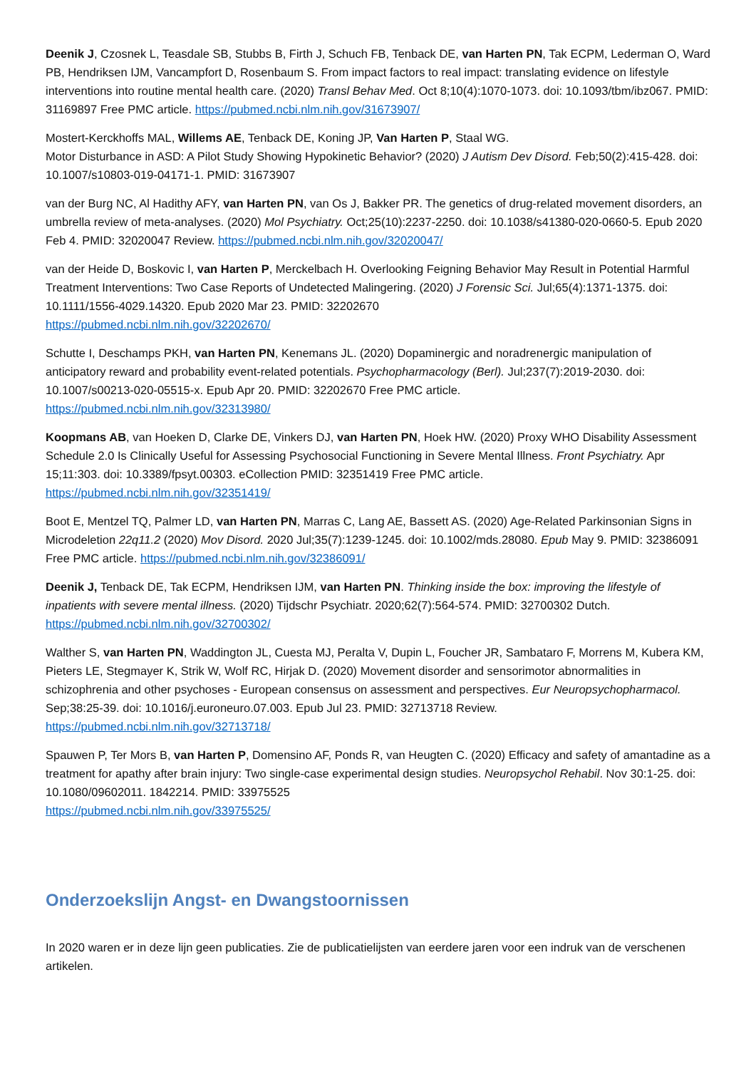Deenik J, Czosnek L, Teasdale SB, Stubbs B, Firth J, Schuch FB, Tenback DE, van Harten PN, Tak ECPM, Lederman O, Ward PB, Hendriksen IJM, Vancampfort D, Rosenbaum S. From impact factors to real impact: translating evidence on lifestyle interventions into routine mental health care. (2020) Transl Behav Med. Oct 8;10(4):1070-1073. doi: 10.1093/tbm/ibz067. PMID: 31169897 Free PMC article. https://pubmed.ncbi.nlm.nih.gov/31673907/
Mostert-Kerckhoffs MAL, Willems AE, Tenback DE, Koning JP, Van Harten P, Staal WG.
Motor Disturbance in ASD: A Pilot Study Showing Hypokinetic Behavior? (2020) J Autism Dev Disord. Feb;50(2):415-428. doi: 10.1007/s10803-019-04171-1. PMID: 31673907
van der Burg NC, Al Hadithy AFY, van Harten PN, van Os J, Bakker PR. The genetics of drug-related movement disorders, an umbrella review of meta-analyses. (2020) Mol Psychiatry. Oct;25(10):2237-2250. doi: 10.1038/s41380-020-0660-5. Epub 2020 Feb 4. PMID: 32020047 Review. https://pubmed.ncbi.nlm.nih.gov/32020047/
van der Heide D, Boskovic I, van Harten P, Merckelbach H. Overlooking Feigning Behavior May Result in Potential Harmful Treatment Interventions: Two Case Reports of Undetected Malingering. (2020) J Forensic Sci. Jul;65(4):1371-1375. doi: 10.1111/1556-4029.14320. Epub 2020 Mar 23. PMID: 32202670
https://pubmed.ncbi.nlm.nih.gov/32202670/
Schutte I, Deschamps PKH, van Harten PN, Kenemans JL. (2020) Dopaminergic and noradrenergic manipulation of anticipatory reward and probability event-related potentials. Psychopharmacology (Berl). Jul;237(7):2019-2030. doi: 10.1007/s00213-020-05515-x. Epub Apr 20. PMID: 32202670 Free PMC article.
https://pubmed.ncbi.nlm.nih.gov/32313980/
Koopmans AB, van Hoeken D, Clarke DE, Vinkers DJ, van Harten PN, Hoek HW. (2020) Proxy WHO Disability Assessment Schedule 2.0 Is Clinically Useful for Assessing Psychosocial Functioning in Severe Mental Illness. Front Psychiatry. Apr 15;11:303. doi: 10.3389/fpsyt.00303. eCollection PMID: 32351419 Free PMC article.
https://pubmed.ncbi.nlm.nih.gov/32351419/
Boot E, Mentzel TQ, Palmer LD, van Harten PN, Marras C, Lang AE, Bassett AS. (2020) Age-Related Parkinsonian Signs in Microdeletion 22q11.2 (2020) Mov Disord. 2020 Jul;35(7):1239-1245. doi: 10.1002/mds.28080. Epub May 9. PMID: 32386091 Free PMC article. https://pubmed.ncbi.nlm.nih.gov/32386091/
Deenik J, Tenback DE, Tak ECPM, Hendriksen IJM, van Harten PN. Thinking inside the box: improving the lifestyle of inpatients with severe mental illness. (2020) Tijdschr Psychiatr. 2020;62(7):564-574. PMID: 32700302 Dutch.
https://pubmed.ncbi.nlm.nih.gov/32700302/
Walther S, van Harten PN, Waddington JL, Cuesta MJ, Peralta V, Dupin L, Foucher JR, Sambataro F, Morrens M, Kubera KM, Pieters LE, Stegmayer K, Strik W, Wolf RC, Hirjak D. (2020) Movement disorder and sensorimotor abnormalities in schizophrenia and other psychoses - European consensus on assessment and perspectives. Eur Neuropsychopharmacol. Sep;38:25-39. doi: 10.1016/j.euroneuro.07.003. Epub Jul 23. PMID: 32713718 Review.
https://pubmed.ncbi.nlm.nih.gov/32713718/
Spauwen P, Ter Mors B, van Harten P, Domensino AF, Ponds R, van Heugten C. (2020) Efficacy and safety of amantadine as a treatment for apathy after brain injury: Two single-case experimental design studies. Neuropsychol Rehabil. Nov 30:1-25. doi: 10.1080/09602011. 1842214. PMID: 33975525
https://pubmed.ncbi.nlm.nih.gov/33975525/
Onderzoekslijn Angst- en Dwangstoornissen
In 2020 waren er in deze lijn geen publicaties. Zie de publicatielijsten van eerdere jaren voor een indruk van de verschenen artikelen.